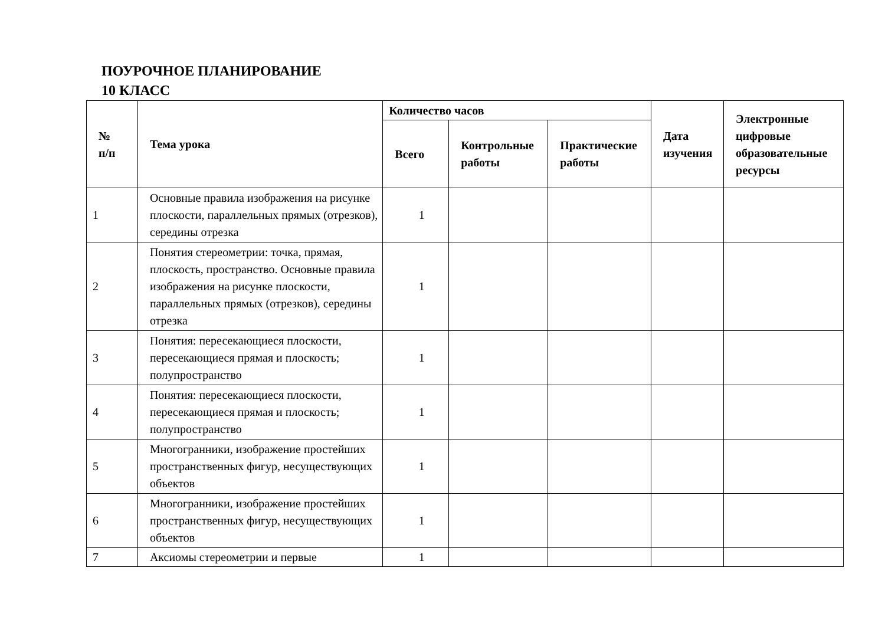ПОУРОЧНОЕ ПЛАНИРОВАНИЕ
10 КЛАСС
| № п/п | Тема урока | Количество часов | | | Дата изучения | Электронные цифровые образовательные ресурсы |
| --- | --- | --- | --- | --- | --- | --- |
| | | Всего | Контрольные работы | Практические работы | | |
| 1 | Основные правила изображения на рисунке плоскости, параллельных прямых (отрезков), середины отрезка | 1 | | | | |
| 2 | Понятия стереометрии: точка, прямая, плоскость, пространство. Основные правила изображения на рисунке плоскости, параллельных прямых (отрезков), середины отрезка | 1 | | | | |
| 3 | Понятия: пересекающиеся плоскости, пересекающиеся прямая и плоскость; полупространство | 1 | | | | |
| 4 | Понятия: пересекающиеся плоскости, пересекающиеся прямая и плоскость; полупространство | 1 | | | | |
| 5 | Многогранники, изображение простейших пространственных фигур, несуществующих объектов | 1 | | | | |
| 6 | Многогранники, изображение простейших пространственных фигур, несуществующих объектов | 1 | | | | |
| 7 | Аксиомы стереометрии и первые | 1 | | | | |